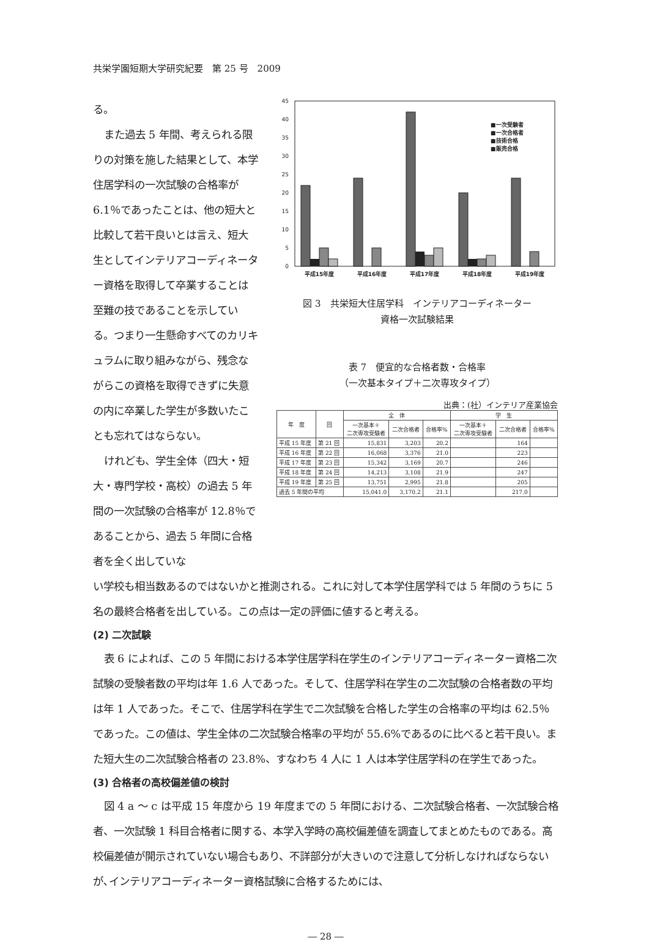共栄学園短期大学研究紀要　第 25 号　2009
る。
また過去 5 年間、考えられる限りの対策を施した結果として、本学住居学科の一次試験の合格率が 6.1％であったことは、他の短大と比較して若干良いとは言え、短大生としてインテリアコーディネーター資格を取得して卒業することは至難の技であることを示している。つまり一生懸命すべてのカリキュラムに取り組みながら、残念ながらこの資格を取得できずに失意の内に卒業した学生が多数いたことも忘れてはならない。
けれども、学生全体（四大・短大・専門学校・高校）の過去 5 年間の一次試験の合格率が 12.8％であることから、過去 5 年間に合格者を全く出していな
0
5
10
15
20
25
30
35
40
45
平成15年度
平成16年度
平成17年度
平成18年度
平成19年度
■一次受験者
■一次合格者
■技術合格
■販売合格
図 3　共栄短大住居学科　インテリアコーディネーター
資格一次試験結果
表 7　便宜的な合格者数・合格率
（一次基本タイプ＋二次専攻タイプ）
出典：(社）インテリア産業協会
| 年 度 | 回 | 全 体 | | | 学 生 | | |
| --- | --- | --- | --- | --- | --- | --- | --- |
| | | 一次基本＋ 二次専攻受験者 | 二次合格者 | 合格率% | 一次基本＋ 二次専攻受験者 | 二次合格者 | 合格率% |
| 平成 15 年度 | 第 21 回 | 15,831 | 3,203 | 20.2 | | 164 | |
| 平成 16 年度 | 第 22 回 | 16,068 | 3,376 | 21.0 | | 223 | |
| 平成 17 年度 | 第 23 回 | 15,342 | 3,169 | 20.7 | | 246 | |
| 平成 18 年度 | 第 24 回 | 14,213 | 3,108 | 21.9 | | 247 | |
| 平成 19 年度 | 第 25 回 | 13,751 | 2,995 | 21.8 | | 205 | |
| 過去 5 年間の平均 | | 15,041.0 | 3,170.2 | 21.1 | | 217.0 | |
い学校も相当数あるのではないかと推測される。これに対して本学住居学科では 5 年間のうちに 5 名の最終合格者を出している。この点は一定の評価に値すると考える。
(2) 二次試験
表 6 によれば、この 5 年間における本学住居学科在学生のインテリアコーディネーター資格二次試験の受験者数の平均は年 1.6 人であった。そして、住居学科在学生の二次試験の合格者数の平均は年 1 人であった。そこで、住居学科在学生で二次試験を合格した学生の合格率の平均は 62.5％であった。この値は、学生全体の二次試験合格率の平均が 55.6%であるのに比べると若干良い。また短大生の二次試験合格者の 23.8%、すなわち 4 人に 1 人は本学住居学科の在学生であった。
(3) 合格者の高校偏差値の検討
図 4 a ～ c は平成 15 年度から 19 年度までの 5 年間における、二次試験合格者、一次試験合格者、一次試験 1 科目合格者に関する、本学入学時の高校偏差値を調査してまとめたものである。高校偏差値が開示されていない場合もあり、不詳部分が大きいので注意して分析しなければならないが､インテリアコーディネーター資格試験に合格するためには､
― 28 ―